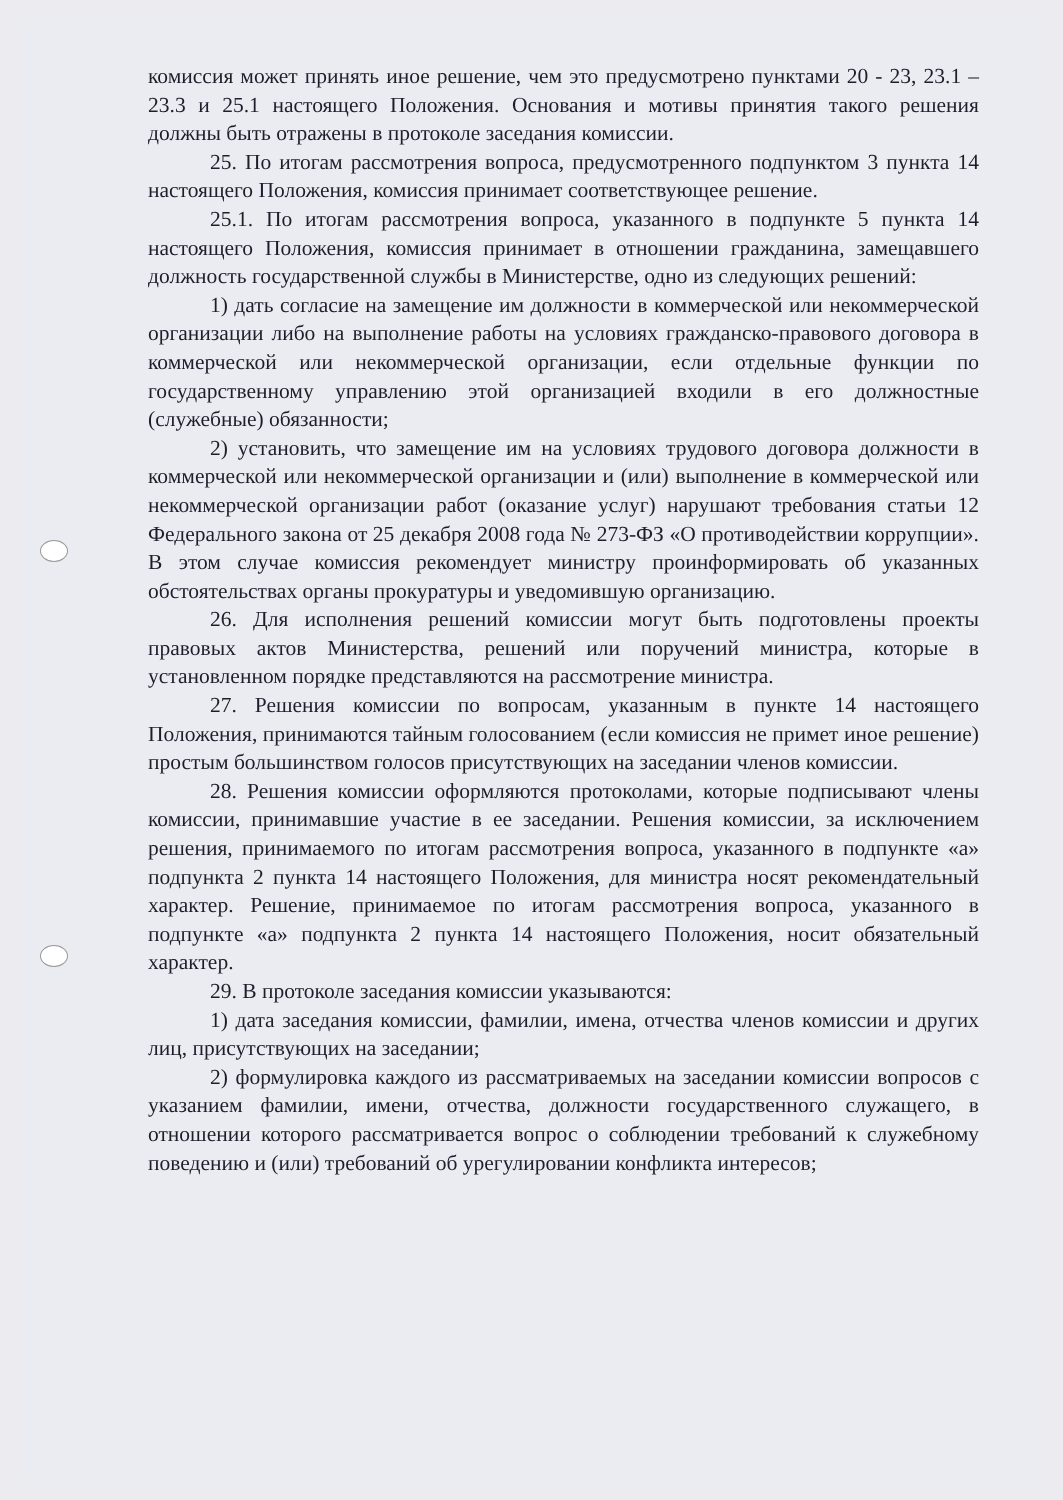комиссия может принять иное решение, чем это предусмотрено пунктами 20 - 23, 23.1 – 23.3 и 25.1 настоящего Положения. Основания и мотивы принятия такого решения должны быть отражены в протоколе заседания комиссии.
25. По итогам рассмотрения вопроса, предусмотренного подпунктом 3 пункта 14 настоящего Положения, комиссия принимает соответствующее решение.
25.1. По итогам рассмотрения вопроса, указанного в подпункте 5 пункта 14 настоящего Положения, комиссия принимает в отношении гражданина, замещавшего должность государственной службы в Министерстве, одно из следующих решений:
1) дать согласие на замещение им должности в коммерческой или некоммерческой организации либо на выполнение работы на условиях гражданско-правового договора в коммерческой или некоммерческой организации, если отдельные функции по государственному управлению этой организацией входили в его должностные (служебные) обязанности;
2) установить, что замещение им на условиях трудового договора должности в коммерческой или некоммерческой организации и (или) выполнение в коммерческой или некоммерческой организации работ (оказание услуг) нарушают требования статьи 12 Федерального закона от 25 декабря 2008 года № 273-ФЗ «О противодействии коррупции». В этом случае комиссия рекомендует министру проинформировать об указанных обстоятельствах органы прокуратуры и уведомившую организацию.
26. Для исполнения решений комиссии могут быть подготовлены проекты правовых актов Министерства, решений или поручений министра, которые в установленном порядке представляются на рассмотрение министра.
27. Решения комиссии по вопросам, указанным в пункте 14 настоящего Положения, принимаются тайным голосованием (если комиссия не примет иное решение) простым большинством голосов присутствующих на заседании членов комиссии.
28. Решения комиссии оформляются протоколами, которые подписывают члены комиссии, принимавшие участие в ее заседании. Решения комиссии, за исключением решения, принимаемого по итогам рассмотрения вопроса, указанного в подпункте «а» подпункта 2 пункта 14 настоящего Положения, для министра носят рекомендательный характер. Решение, принимаемое по итогам рассмотрения вопроса, указанного в подпункте «а» подпункта 2 пункта 14 настоящего Положения, носит обязательный характер.
29. В протоколе заседания комиссии указываются:
1) дата заседания комиссии, фамилии, имена, отчества членов комиссии и других лиц, присутствующих на заседании;
2) формулировка каждого из рассматриваемых на заседании комиссии вопросов с указанием фамилии, имени, отчества, должности государственного служащего, в отношении которого рассматривается вопрос о соблюдении требований к служебному поведению и (или) требований об урегулировании конфликта интересов;